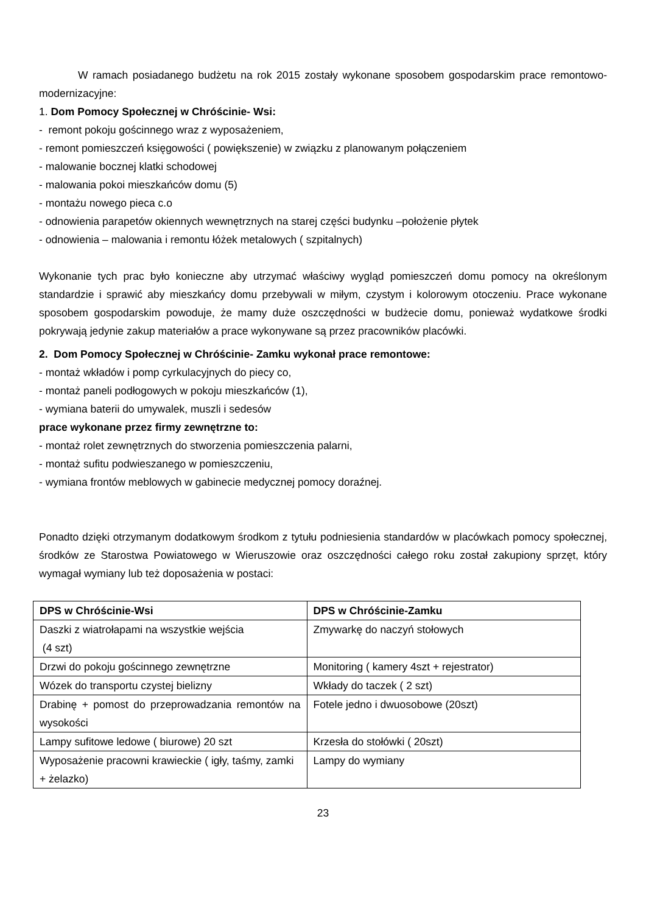W ramach posiadanego budżetu na rok 2015 zostały wykonane sposobem gospodarskim prace remontowo- modernizacyjne:
1. Dom Pomocy Społecznej w Chróścinie- Wsi:
- remont pokoju gościnnego wraz z wyposażeniem,
- remont pomieszczeń księgowości ( powiększenie) w związku z planowanym połączeniem
- malowanie bocznej klatki schodowej
- malowania pokoi mieszkańców domu (5)
- montażu nowego pieca c.o
- odnowienia parapetów okiennych wewnętrznych na starej części budynku –położenie płytek
- odnowienia – malowania i remontu łóżek metalowych ( szpitalnych)
Wykonanie tych prac było konieczne aby utrzymać właściwy wygląd pomieszczeń domu pomocy na określonym standardzie i sprawić aby mieszkańcy domu przebywali w miłym, czystym i kolorowym otoczeniu. Prace wykonane sposobem gospodarskim powoduje, że mamy duże oszczędności w budżecie domu, ponieważ wydatkowe środki pokrywają jedynie zakup materiałów a prace wykonywane są przez pracowników placówki.
2. Dom Pomocy Społecznej w Chróścinie- Zamku wykonał prace remontowe:
- montaż wkładów i pomp cyrkulacyjnych do piecy co,
- montaż paneli podłogowych w pokoju mieszkańców (1),
- wymiana baterii do umywalek, muszli i sedesów
prace wykonane przez firmy zewnętrzne to:
- montaż rolet zewnętrznych do stworzenia pomieszczenia palarni,
- montaż sufitu podwieszanego w pomieszczeniu,
- wymiana frontów meblowych w gabinecie medycznej pomocy doraźnej.
Ponadto dzięki otrzymanym dodatkowym środkom z tytułu podniesienia standardów w placówkach pomocy społecznej, środków ze Starostwa Powiatowego w Wieruszowie oraz oszczędności całego roku został zakupiony sprzęt, który wymagał wymiany lub też doposażenia w postaci:
| DPS w Chróścinie-Wsi | DPS w Chróścinie-Zamku |
| --- | --- |
| Daszki z wiatrołapami na wszystkie wejścia (4 szt) | Zmywarkę do naczyń stołowych |
| Drzwi do pokoju gościnnego zewnętrzne | Monitoring ( kamery 4szt + rejestrator) |
| Wózek do transportu czystej bielizny | Wkłady do taczek ( 2 szt) |
| Drabinę + pomost do przeprowadzania remontów na wysokości | Fotele jedno i dwuosobowe (20szt) |
| Lampy sufitowe ledowe ( biurowe) 20 szt | Krzesła do stołówki ( 20szt) |
| Wyposażenie pracowni krawieckie ( igły, taśmy, zamki + żelazko) | Lampy do wymiany |
23